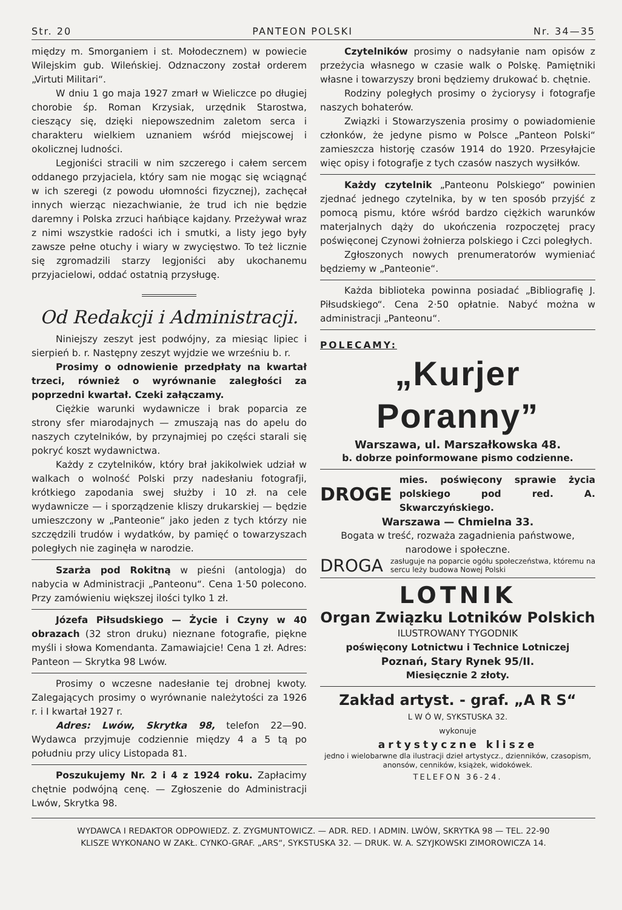Str. 20 PANTEON POLSKI Nr. 34—35
między m. Smorganiem i st. Mołodecznem) w powiecie Wilejskim gub. Wileńskiej. Odznaczony został orderem „Virtuti Militari“.
W dniu 1 go maja 1927 zmarł w Wieliczce po długiej chorobie śp. Roman Krzysiak, urzędnik Starostwa, cieszący się, dzięki niepowszednim zaletom serca i charakteru wielkiem uznaniem wśród miejscowej i okolicznej ludności.
Legjoniści stracili w nim szczerego i całem sercem oddanego przyjaciela, który sam nie mogąc się wciągnąć w ich szeregi (z powodu ułomności fizycznej), zachęcał innych wierząc niezachwianie, że trud ich nie będzie daremny i Polska zrzuci hańbiące kajdany. Przeżywał wraz z nimi wszystkie radości ich i smutki, a listy jego były zawsze pełne otuchy i wiary w zwycięstwo. To też licznie się zgromadzili starzy legjoniści aby ukochanemu przyjacielowi, oddać ostatnią przysługę.
Od Redakcji i Administracji.
Niniejszy zeszyt jest podwójny, za miesiąc lipiec i sierpień b. r. Następny zeszyt wyjdzie we wrześniu b. r.
Prosimy o odnowienie przedpłaty na kwartał trzeci, również o wyrównanie zaległości za poprzedni kwartał. Czeki załączamy.
Ciężkie warunki wydawnicze i brak poparcia ze strony sfer miarodajnych — zmuszają nas do apelu do naszych czytelników, by przynajmiej po części starali się pokryć koszt wydawnictwa.
Każdy z czytelników, który brał jakikolwiek udział w walkach o wolność Polski przy nadesłaniu fotografji, krótkiego zapodania swej służby i 10 zł. na cele wydawnicze — i sporządzenie kliszy drukarskiej — będzie umieszczony w „Panteonie“ jako jeden z tych którzy nie szczędzili trudów i wydatków, by pamięć o towarzyszach poległych nie zaginęła w narodzie.
Szarża pod Rokitną w pieśni (antologja) do nabycia w Administracji „Panteonu“. Cena 1·50 polecono. Przy zamówieniu większej ilości tylko 1 zł.
Józefa Piłsudskiego — Życie i Czyny w 40 obrazach (32 stron druku) nieznane fotografie, piękne myśli i słowa Komendanta. Zamawiajcie! Cena 1 zł. Adres: Panteon — Skrytka 98 Lwów.
Prosimy o wczesne nadesłanie tej drobnej kwoty. Zalegających prosimy o wyrównanie należytości za 1926 r. i I kwartał 1927 r.
Adres: Lwów, Skrytka 98, telefon 22—90. Wydawca przyjmuje codziennie między 4 a 5 tą po południu przy ulicy Listopada 81.
Poszukujemy Nr. 2 i 4 z 1924 roku. Zapłacimy chętnie podwójną cenę. — Zgłoszenie do Administracji Lwów, Skrytka 98.
Czytelników prosimy o nadsyłanie nam opisów z przeżycia własnego w czasie walk o Polskę. Pamiętniki własne i towarzyszy broni będziemy drukować b. chętnie.
Rodziny poległych prosimy o życiorysy i fotografje naszych bohaterów.
Związki i Stowarzyszenia prosimy o powiadomienie członków, że jedyne pismo w Polsce „Panteon Polski“ zamieszcza historję czasów 1914 do 1920. Przesyłajcie więc opisy i fotografje z tych czasów naszych wysiłków.
Każdy czytelnik „Panteonu Polskiego“ powinien zjednać jednego czytelnika, by w ten sposób przyjść z pomocą pismu, które wśród bardzo ciężkich warunków materjalnych dąży do ukończenia rozpoczętej pracy poświęconej Czynowi żołnierza polskiego i Czci poległych.
Zgłoszonych nowych prenumeratorów wymieniać będziemy w „Panteonie“.
Każda biblioteka powinna posiadać „Bibliografię J. Piłsudskiego“. Cena 2·50 opłatnie. Nabyć można w administracji „Panteonu“.
POLECAMY:
„Kurjer Poranny”
Warszawa, ul. Marszałkowska 48.
b. dobrze poinformowane pismo codzienne.
DROGE mies. poświęcony sprawie życia polskiego pod red. A. Skwarczyńskiego.
Warszawa — Chmielna 33.
Bogata w treść, rozważa zagadnienia państwowe, narodowe i społeczne.
DROGA zasługuje na poparcie ogółu społeczeństwa, któremu na sercu leży budowa Nowej Polski
LOTNIK
Organ Związku Lotników Polskich
ILUSTROWANY TYGODNIK
poświęcony Lotnictwu i Technice Lotniczej
Poznań, Stary Rynek 95/II.
Miesięcznie 2 złoty.
Zakład artyst. - graf. „A R S“
L W Ó W, SYKSTUSKA 32.
wykonuje
artystyczne klisze
jedno i wielobarwne dla ilustracji dzieł artystycz., dzienników, czasopism, anonsów, cenników, książek, widokówek.
TELEFON 36-24.
WYDAWCA I REDAKTOR ODPOWIEDZ. Z. ZYGMUNTOWICZ. — ADR. RED. I ADMIN. LWÓW, SKRYTKA 98 — TEL. 22-90
KLISZE WYKONANO W ZAKŁ. CYNKO-GRAF. „ARS“, SYKSTUSKA 32. — DRUK. W. A. SZYJKOWSKI ZIMOROWICZA 14.